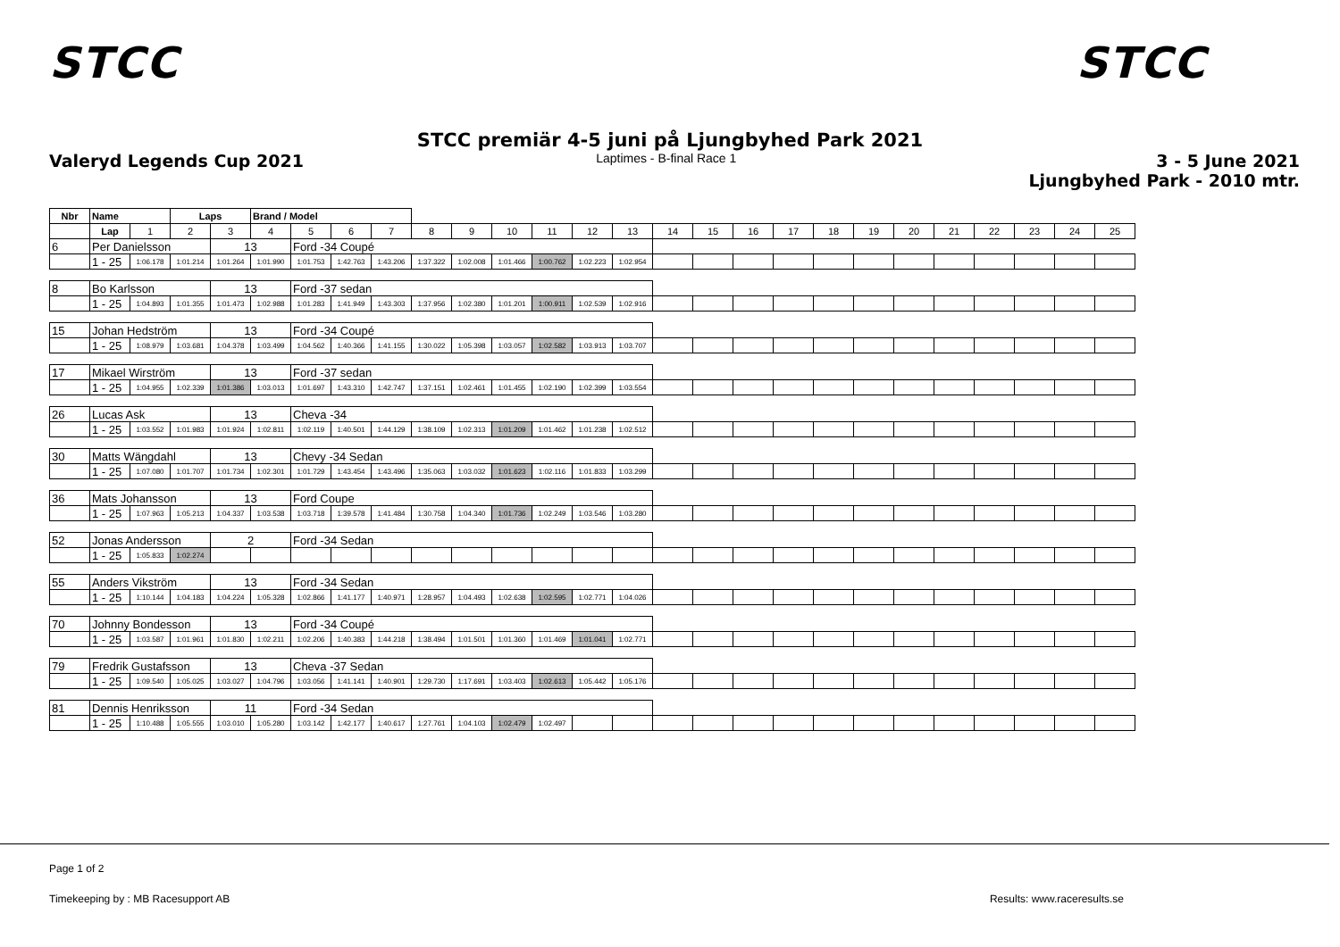STCC STCC
STCC premiär 4-5 juni på Ljungbyhed Park 2021
Valeryd Legends Cup 2021 Laptimes - B-final Race 1 3 - 5 June 2021
Ljungbyhed Park - 2010 mtr.
| Nbr | Name | | | Laps | | Brand / Model | | | | | | | | | | | | | | | | | | | | | |
| --- | --- | --- | --- | --- | --- | --- | --- | --- | --- | --- | --- | --- | --- | --- | --- | --- | --- | --- | --- | --- | --- | --- | --- | --- | --- | --- | --- |
| | | Lap | 1 | 2 | 3 | 4 | 5 | 6 | 7 | 8 | 9 | 10 | 11 | 12 | 13 | 14 | 15 | 16 | 17 | 18 | 19 | 20 | 21 | 22 | 23 | 24 | 25 |
| 6 | Per Danielsson | | | | 13 | | Ford -34 Coupé | | | | | | | | | | | | | | | | | | | | |
| | | 1 - 25 | 1:06.178 | 1:01.214 | 1:01.264 | 1:01.990 | 1:01.753 | 1:42.763 | 1:43.206 | 1:37.322 | 1:02.008 | 1:01.466 | 1:00.762 | 1:02.223 | 1:02.954 | | | | | | | | | | | | |
| 8 | Bo Karlsson | | | | 13 | | Ford -37 sedan | | | | | | | | | | | | | | | | | | | | |
| | | 1 - 25 | 1:04.893 | 1:01.355 | 1:01.473 | 1:02.988 | 1:01.283 | 1:41.949 | 1:43.303 | 1:37.956 | 1:02.380 | 1:01.201 | 1:00.911 | 1:02.539 | 1:02.916 | | | | | | | | | | | | |
| 15 | Johan Hedström | | | | 13 | | Ford -34 Coupé | | | | | | | | | | | | | | | | | | | | |
| | | 1 - 25 | 1:08.979 | 1:03.681 | 1:04.378 | 1:03.499 | 1:04.562 | 1:40.366 | 1:41.155 | 1:30.022 | 1:05.398 | 1:03.057 | 1:02.582 | 1:03.913 | 1:03.707 | | | | | | | | | | | | |
| 17 | Mikael Wirström | | | | 13 | | Ford -37 sedan | | | | | | | | | | | | | | | | | | | | |
| | | 1 - 25 | 1:04.955 | 1:02.339 | 1:01.386 | 1:03.013 | 1:01.697 | 1:43.310 | 1:42.747 | 1:37.151 | 1:02.461 | 1:01.455 | 1:02.190 | 1:02.399 | 1:03.554 | | | | | | | | | | | | |
| 26 | Lucas Ask | | | | 13 | | Cheva -34 | | | | | | | | | | | | | | | | | | | | |
| | | 1 - 25 | 1:03.552 | 1:01.983 | 1:01.924 | 1:02.811 | 1:02.119 | 1:40.501 | 1:44.129 | 1:38.109 | 1:02.313 | 1:01.209 | 1:01.462 | 1:01.238 | 1:02.512 | | | | | | | | | | | | |
| 30 | Matts Wängdahl | | | | 13 | | Chevy -34 Sedan | | | | | | | | | | | | | | | | | | | | |
| | | 1 - 25 | 1:07.080 | 1:01.707 | 1:01.734 | 1:02.301 | 1:01.729 | 1:43.454 | 1:43.496 | 1:35.063 | 1:03.032 | 1:01.623 | 1:02.116 | 1:01.833 | 1:03.299 | | | | | | | | | | | | |
| 36 | Mats Johansson | | | | 13 | | Ford Coupe | | | | | | | | | | | | | | | | | | | | |
| | | 1 - 25 | 1:07.963 | 1:05.213 | 1:04.337 | 1:03.538 | 1:03.718 | 1:39.578 | 1:41.484 | 1:30.758 | 1:04.340 | 1:01.736 | 1:02.249 | 1:03.546 | 1:03.280 | | | | | | | | | | | | |
| 52 | Jonas Andersson | | | | 2 | | Ford -34 Sedan | | | | | | | | | | | | | | | | | | | | |
| | | 1 - 25 | 1:05.833 | 1:02.274 | | | | | | | | | | | | | | | | | | | | | | | |
| 55 | Anders Vikström | | | | 13 | | Ford -34 Sedan | | | | | | | | | | | | | | | | | | | | |
| | | 1 - 25 | 1:10.144 | 1:04.183 | 1:04.224 | 1:05.328 | 1:02.866 | 1:41.177 | 1:40.971 | 1:28.957 | 1:04.493 | 1:02.638 | 1:02.595 | 1:02.771 | 1:04.026 | | | | | | | | | | | | |
| 70 | Johnny Bondesson | | | | 13 | | Ford -34 Coupé | | | | | | | | | | | | | | | | | | | | |
| | | 1 - 25 | 1:03.587 | 1:01.961 | 1:01.830 | 1:02.211 | 1:02.206 | 1:40.383 | 1:44.218 | 1:38.494 | 1:01.501 | 1:01.360 | 1:01.469 | 1:01.041 | 1:02.771 | | | | | | | | | | | | |
| 79 | Fredrik Gustafsson | | | | 13 | | Cheva -37 Sedan | | | | | | | | | | | | | | | | | | | | |
| | | 1 - 25 | 1:09.540 | 1:05.025 | 1:03.027 | 1:04.796 | 1:03.056 | 1:41.141 | 1:40.901 | 1:29.730 | 1:17.691 | 1:03.403 | 1:02.613 | 1:05.442 | 1:05.176 | | | | | | | | | | | | |
| 81 | Dennis Henriksson | | | | 11 | | Ford -34 Sedan | | | | | | | | | | | | | | | | | | | | |
| | | 1 - 25 | 1:10.488 | 1:05.555 | 1:03.010 | 1:05.280 | 1:03.142 | 1:42.177 | 1:40.617 | 1:27.761 | 1:04.103 | 1:02.479 | 1:02.497 | | | | | | | | | | | | | | |
Page 1 of 2
Timekeeping by : MB Racesupport AB Results: www.raceresults.se